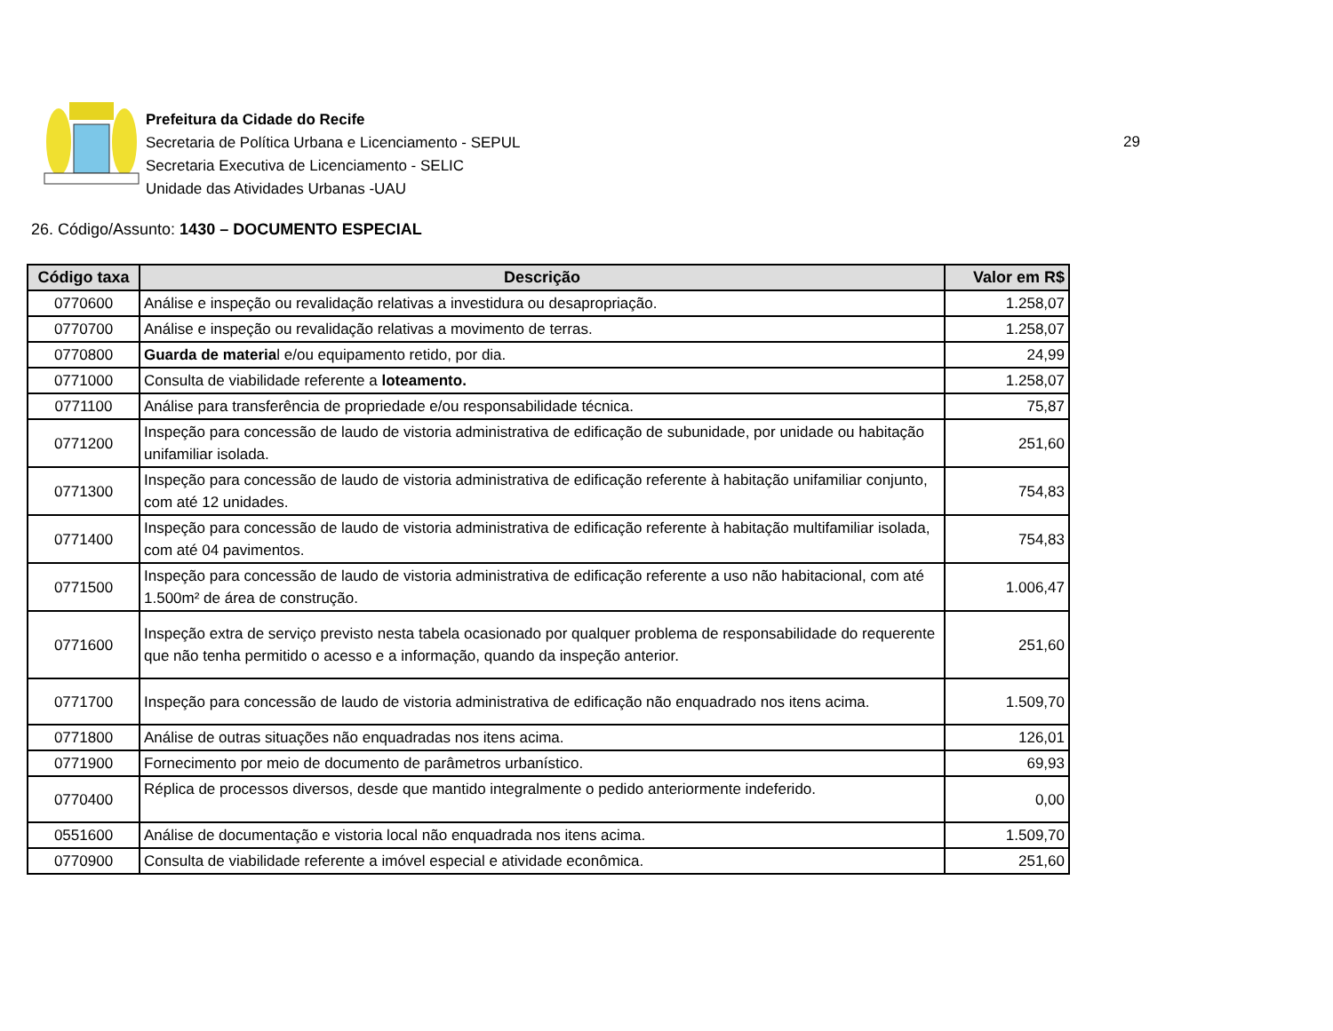Prefeitura da Cidade do Recife
Secretaria de Política Urbana e Licenciamento - SEPUL
Secretaria Executiva de Licenciamento - SELIC
Unidade das Atividades Urbanas -UAU
29
26. Código/Assunto: 1430 – DOCUMENTO ESPECIAL
| Código taxa | Descrição | Valor em R$ |
| --- | --- | --- |
| 0770600 | Análise e inspeção ou revalidação relativas a investidura ou desapropriação. | 1.258,07 |
| 0770700 | Análise e inspeção ou revalidação relativas a movimento de terras. | 1.258,07 |
| 0770800 | Guarda de materia l e/ou equipamento retido, por dia. | 24,99 |
| 0771000 | Consulta de viabilidade referente a loteamento. | 1.258,07 |
| 0771100 | Análise para transferência de propriedade e/ou responsabilidade técnica. | 75,87 |
| 0771200 | Inspeção para concessão de laudo de vistoria administrativa de edificação de subunidade, por unidade ou habitação unifamiliar isolada. | 251,60 |
| 0771300 | Inspeção para concessão de laudo de vistoria administrativa de edificação referente à habitação unifamiliar conjunto, com até 12 unidades. | 754,83 |
| 0771400 | Inspeção para concessão de laudo de vistoria administrativa de edificação referente à habitação multifamiliar isolada, com até 04 pavimentos. | 754,83 |
| 0771500 | Inspeção para concessão de laudo de vistoria administrativa de edificação referente a uso não habitacional, com até 1.500m² de área de construção. | 1.006,47 |
| 0771600 | Inspeção extra de serviço previsto nesta tabela ocasionado por qualquer problema de responsabilidade do requerente que não tenha permitido o acesso e a informação, quando da inspeção anterior. | 251,60 |
| 0771700 | Inspeção para concessão de laudo de vistoria administrativa de edificação não enquadrado nos itens acima. | 1.509,70 |
| 0771800 | Análise de outras situações não enquadradas nos itens acima. | 126,01 |
| 0771900 | Fornecimento por meio de documento de parâmetros urbanístico. | 69,93 |
| 0770400 | Réplica de processos diversos, desde que mantido integralmente o pedido anteriormente indeferido. | 0,00 |
| 0551600 | Análise de documentação e vistoria local não enquadrada nos itens acima. | 1.509,70 |
| 0770900 | Consulta de viabilidade referente a imóvel especial e atividade econômica. | 251,60 |